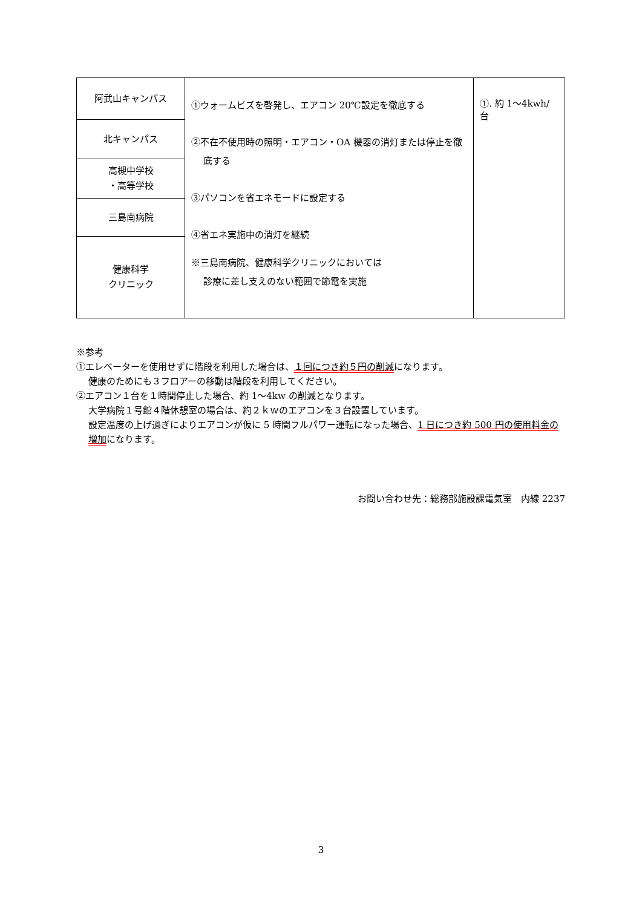| 阿武山キャンパス | ①ウォームビズを啓発し、エアコン 20℃設定を徹底する ②不在不使用時の照明・エアコン・OA 機器の消灯または停止を徹底する ③パソコンを省エネモードに設定する ④省エネ実施中の消灯を継続 ※三島南病院、健康科学クリニックにおいては 診療に差し支えのない範囲で節電を実施 | ①. 約 1～4kwh/台 |
| 北キャンパス | | |
| 高槻中学校 ・高等学校 | | |
| 三島南病院 | | |
| 健康科学 クリニック | | |
※参考
①エレベーターを使用せずに階段を利用した場合は、１回につき約５円の削減になります。
健康のためにも３フロアーの移動は階段を利用してください。
②エアコン１台を１時間停止した場合、約 1～4kw の削減となります。
大学病院１号館４階休憩室の場合は、約２ｋｗのエアコンを３台設置しています。
設定温度の上げ過ぎによりエアコンが仮に 5 時間フルパワー運転になった場合、1 日につき約 500 円の使用料金の増加になります。
お問い合わせ先：総務部施設課電気室　内線 2237
3